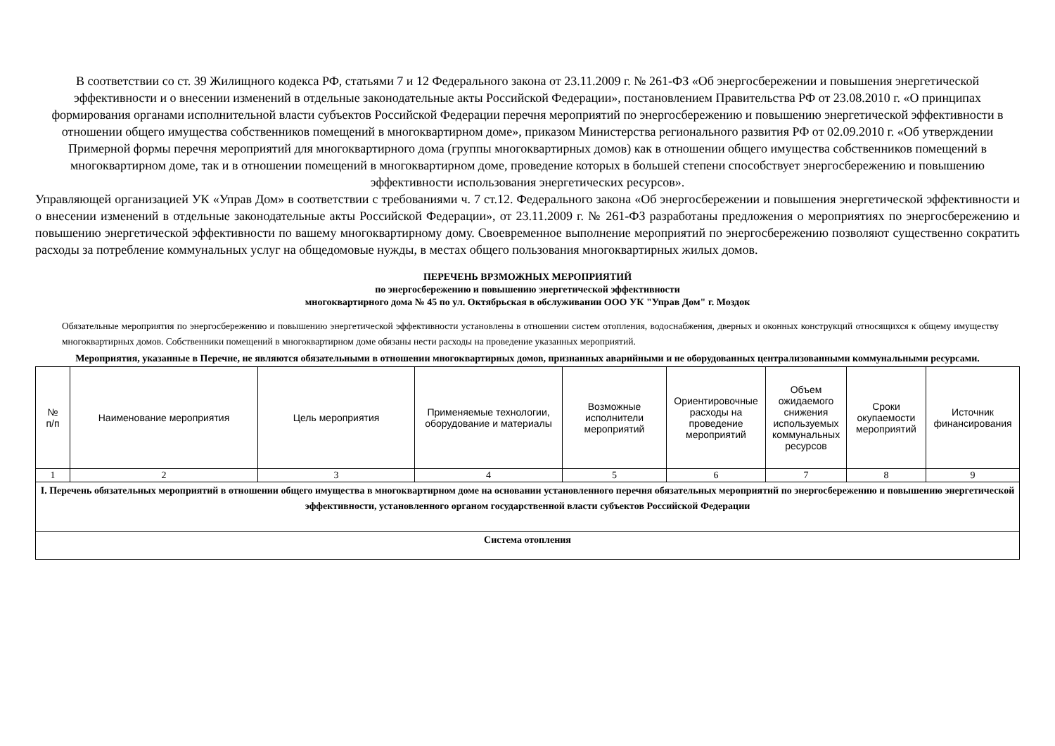В соответствии со ст. 39 Жилищного кодекса РФ, статьями 7 и 12 Федерального закона от 23.11.2009 г. № 261-ФЗ «Об энергосбережении и повышения энергетической эффективности и о внесении изменений в отдельные законодательные акты Российской Федерации», постановлением Правительства РФ от 23.08.2010 г. «О принципах формирования органами исполнительной власти субъектов Российской Федерации перечня мероприятий по энергосбережению и повышению энергетической эффективности в отношении общего имущества собственников помещений в многоквартирном доме», приказом Министерства регионального развития РФ от 02.09.2010 г. «Об утверждении Примерной формы перечня мероприятий для многоквартирного дома (группы многоквартирных домов) как в отношении общего имущества собственников помещений в многоквартирном доме, так и в отношении помещений в многоквартирном доме, проведение которых в большей степени способствует энергосбережению и повышению эффективности использования энергетических ресурсов».
Управляющей организацией УК «Управ Дом» в соответствии с требованиями ч. 7 ст.12. Федерального закона «Об энергосбережении и повышения энергетической эффективности и о внесении изменений в отдельные законодательные акты Российской Федерации», от 23.11.2009 г. № 261-ФЗ разработаны предложения о мероприятиях по энергосбережению и повышению энергетической эффективности по вашему многоквартирному дому. Своевременное выполнение мероприятий по энергосбережению позволяют существенно сократить расходы за потребление коммунальных услуг на общедомовые нужды, в местах общего пользования многоквартирных жилых домов.
ПЕРЕЧЕНЬ ВРЗМОЖНЫХ МЕРОПРИЯТИЙ
по энергосбережению и повышению энергетической эффективности
многоквартирного дома № 45 по ул. Октябрьская в обслуживании ООО УК "Управ Дом" г. Моздок
Обязательные мероприятия по энергосбережению и повышению энергетической эффективности установлены в отношении систем отопления, водоснабжения, дверных и оконных конструкций относящихся к общему имуществу многоквартирных домов. Собственники помещений в многоквартирном доме обязаны нести расходы на проведение указанных мероприятий.
Мероприятия, указанные в Перечне, не являются обязательными в отношении многоквартирных домов, признанных аварийными и не оборудованных централизованными коммунальными ресурсами.
| № п/п | Наименование мероприятия | Цель мероприятия | Применяемые технологии, оборудование и материалы | Возможные исполнители мероприятий | Ориентировочные расходы на проведение мероприятий | Объем ожидаемого снижения используемых коммунальных ресурсов | Сроки окупаемости мероприятий | Источник финансирования |
| 1 | 2 | 3 | 4 | 5 | 6 | 7 | 8 | 9 |
| I. Перечень обязательных мероприятий в отношении общего имущества в многоквартирном доме на основании установленного перечня обязательных мероприятий по энергосбережению и повышению энергетической эффективности, установленного органом государственной власти субъектов Российской Федерации | | | | | | | | |
| Система отопления | | | | | | | | |